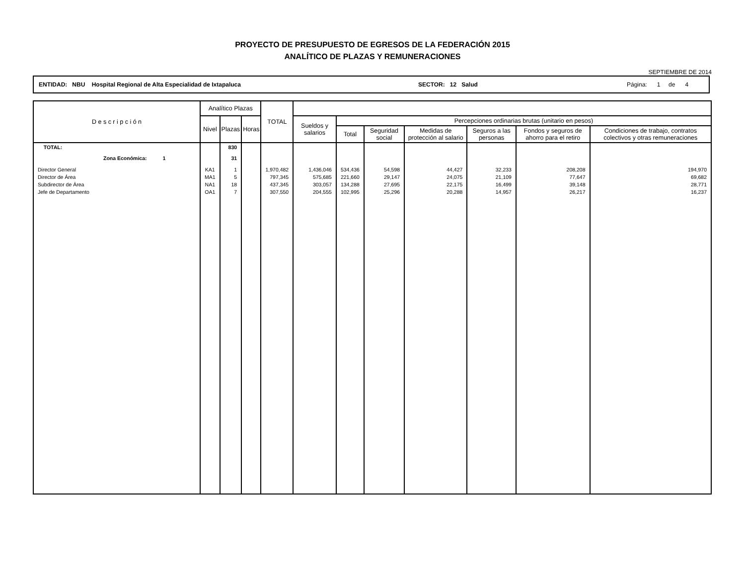PROYECTO DE PRESUPUESTO DE EGRESOS DE LA FEDERACIÓN 2015
ANALÍTICO DE PLAZAS Y REMUNERACIONES
SEPTIEMBRE DE 2014
ENTIDAD: NBU Hospital Regional de Alta Especialidad de Ixtapaluca SECTOR: 12 Salud Página: 1 de 4
| D e s c r i p c i ó n | Analítico Plazas | | | TOTAL | | | | | | | |
| --- | --- | --- | --- | --- | --- | --- | --- | --- | --- | --- | --- |
| | Nivel | Plazas | Horas | | Sueldos y salarios | Percepciones ordinarias brutas (unitario en pesos) | | | | | |
| | | | | | | Total | Seguridad social | Medidas de protección al salario | Seguros a las personas | Fondos y seguros de ahorro para el retiro | Condiciones de trabajo, contratos colectivos y otras remuneraciones |
| TOTAL: | | 830 | | | | | | | | | |
| Zona Económica: 1 | | 31 | | | | | | | | | |
| Director General | KA1 | 1 | | 1,970,482 | 1,436,046 | 534,436 | 54,598 | 44,427 | 32,233 | 208,208 | 194,970 |
| Director de Área | MA1 | 5 | | 797,345 | 575,685 | 221,660 | 29,147 | 24,075 | 21,109 | 77,647 | 69,682 |
| Subdirector de Área | NA1 | 18 | | 437,345 | 303,057 | 134,288 | 27,695 | 22,175 | 16,499 | 39,148 | 28,771 |
| Jefe de Departamento | OA1 | 7 | | 307,550 | 204,555 | 102,995 | 25,296 | 20,288 | 14,957 | 26,217 | 16,237 |